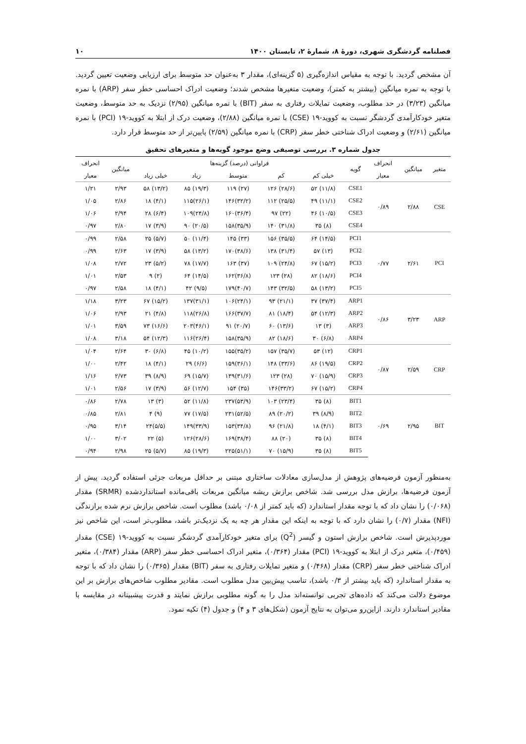فصلنامه گردشگری شهری، دورهٔ ۸، شمارهٔ ۲، تابستان ۱۴۰۰ ۱۰
آن مشخص گردید. با توجه به مقیاس اندازه‌گیری (۵ گزینه‌ای)، مقدار ۳ به‌عنوان حد متوسط برای ارزیابی وضعیت تعیین گردید. با توجه به نمره میانگین (بیشتر به کمتر)، وضعیت متغیرها مشخص شدند؛ وضعیت ادراک احساسی خطر سفر (ARP) با نمره میانگین (۳/۲۳) در حد مطلوب، وضعیت تمایلات رفتاری به سفر (BIT) با نمره میانگین (۲/۹۵) نزدیک به حد متوسط، وضعیت متغیر خودکارآمدی گردشگر نسبت به کووید-۱۹ (CSE) با نمره میانگین (۲/۸۸)، وضعیت درک از ابتلا به کووید-۱۹ (PCI) با نمره میانگین (۲/۶۱) و وضعیت ادراک شناختی خطر سفر (CRP) با نمره میانگین (۲/۵۹) پایین‌تر از حد متوسط قرار دارد.
جدول شماره ۳. بررسی توصیفی وضع موجود گویه‌ها و متغیرهای تحقیق
| متغیر | میانگین | انحراف | گویه | فراوانی (درصد) گزینه‌ها | | | | | میانگین | انحراف |
| --- | --- | --- | --- | --- | --- | --- | --- | --- | --- | --- |
| | | معیار | | خیلی کم | کم | متوسط | زیاد | خیلی زیاد | | معیار |
| CSE | ۲/۸۸ | ۰/۸۹ | CSE1 | (۱۱/۸) ۵۲ | (۲۸/۶) ۱۲۶ | (۲۷) ۱۱۹ | (۱۹/۳) ۸۵ | (۱۳/۲) ۵۸ | ۲/۹۳ | ۱/۲۱ |
| | | | CSE2 | (۱۱/۱) ۴۹ | (۲۵/۵) ۱۱۲ | (۳۲/۲)۱۴۶ | (۲۶/۱)۱۱۵ | (۴/۱) ۱۸ | ۲/۸۶ | ۱/۰۵ |
| | | | CSE3 | (۱۰/۵) ۴۶ | (۲۲) ۹۷ | (۳۶/۴)۱۶۰ | (۲۴/۸)۱۰۹ | (۶/۴) ۲۸ | ۲/۹۴ | ۱/۰۶ |
| | | | CSE4 | (۸) ۳۵ | (۳۱/۸) ۱۴۰ | (۳۵/۹)۱۵۸ | (۲۰/۵) ۹۰ | (۳/۹) ۱۷ | ۲/۸۰ | ۰/۹۷ |
| PCI | ۲/۶۱ | ۰/۷۷ | PCI1 | (۱۴/۵) ۶۴ | (۳۵/۵) ۱۵۶ | (۳۳) ۱۴۵ | (۱۱/۴) ۵۰ | (۵/۷) ۲۵ | ۲/۵۸ | ۰/۹۹ |
| | | | PCI2 | (۱۳) ۵۷ | (۳۱/۴) ۱۳۸ | (۳۸/۶)۱۷۰ | (۱۳/۲) ۵۸ | (۳/۹) ۱۷ | ۲/۶۳ | ۰/۹۹ |
| | | | PCI3 | (۱۵/۲) ۶۷ | (۲۴/۸) ۱۰۹ | (۳۷) ۱۶۳ | (۱۷/۷) ۷۸ | (۵/۲) ۲۳ | ۲/۷۲ | ۱/۰۸ |
| | | | PCI4 | (۱۸/۶) ۸۲ | (۲۸) ۱۲۳ | (۳۶/۸)۱۶۲ | (۱۴/۵) ۶۴ | (۲) ۹ | ۲/۵۳ | ۱/۰۱ |
| | | | PCI5 | (۱۳/۲) ۵۸ | (۳۲/۵) ۱۴۳ | (۴۰/۷)۱۷۹ | (۹/۵) ۴۲ | (۴/۱) ۱۸ | ۲/۵۸ | ۰/۹۷ |
| ARP | ۳/۲۳ | ۰/۸۶ | ARP1 | (۳۷/۴) ۳۷ | (۲۱/۱) ۹۳ | (۲۴/۱)۱۰۶ | (۳۱/۱)۱۳۷ | (۱۵/۲) ۶۷ | ۳/۲۳ | ۱/۱۸ |
| | | | ARP2 | (۱۲/۳) ۵۴ | (۱۸/۴) ۸۱ | (۳۷/۷)۱۶۶ | (۲۶/۸)۱۱۸ | (۴/۸) ۲۱ | ۲/۹۳ | ۱/۰۶ |
| | | | ARP3 | (۳) ۱۳ | (۱۳/۶) ۶۰ | (۲۰/۷) ۹۱ | (۴۶/۱)۲۰۳ | (۱۶/۶) ۷۳ | ۳/۵۹ | ۱/۰۱ |
| | | | ARP4 | (۶/۸) ۳۰ | (۱۸/۶) ۸۲ | (۳۵/۹)۱۵۸ | (۲۶/۴)۱۱۶ | (۱۲/۳) ۵۴ | ۳/۱۸ | ۱/۰۸ |
| CRP | ۲/۵۹ | ۰/۸۷ | CRP1 | (۱۲) ۵۳ | (۳۵/۷) ۱۵۷ | (۳۵/۲)۱۵۵ | (۱۰/۲) ۴۵ | (۶/۸) ۳۰ | ۲/۶۴ | ۱/۰۴ |
| | | | CRP2 | (۱۹/۵) ۸۶ | (۳۳/۶) ۱۴۸ | (۳۶/۱)۱۵۹ | (۶/۶) ۲۹ | (۴/۱) ۱۸ | ۲/۴۲ | ۱/۰۰ |
| | | | CRP3 | (۱۵/۹) ۷۰ | (۲۸) ۱۲۳ | (۳۱/۶)۱۳۹ | (۱۵/۷) ۶۹ | (۸/۹) ۳۹ | ۲/۷۳ | ۱/۱۶ |
| | | | CRP4 | (۱۵/۲) ۶۷ | (۳۳/۲)۱۴۶ | (۳۵) ۱۵۴ | (۱۲/۷) ۵۶ | (۳/۹) ۱۷ | ۲/۵۶ | ۱/۰۱ |
| BIT | ۲/۹۵ | ۰/۶۹ | BIT1 | (۸) ۳۵ | (۲۳/۴) ۱۰۳ | (۵۳/۹)۲۳۷ | (۱۱/۸) ۵۲ | (۳) ۱۳ | ۲/۷۸ | ۰/۸۶ |
| | | | BIT2 | (۸/۹) ۳۹ | (۲۰/۲) ۸۹ | (۵۲/۵)۲۳۱ | (۱۷/۵) ۷۷ | (۹) ۴ | ۲/۸۱ | ۰/۸۵ |
| | | | BIT3 | (۴/۱) ۱۸ | (۲۱/۸) ۹۶ | (۳۴/۸)۱۵۳ | (۳۳/۹)۱۴۹ | (۵/۵)۲۴ | ۳/۱۴ | ۰/۹۵ |
| | | | BIT4 | (۸) ۳۵ | (۲۰) ۸۸ | (۳۸/۴)۱۶۹ | (۲۸/۶)۱۲۶ | (۵) ۲۲ | ۳/۰۲ | ۱/۰۰ |
| | | | BIT5 | (۸) ۳۵ | (۱۵/۹) ۷۰ | (۵۱/۱)۲۲۵ | (۱۹/۳) ۸۵ | (۵/۷) ۲۵ | ۲/۹۸ | ۰/۹۴ |
به‌منظور آزمون فرضیه‌های پژوهش از مدل‌سازی معادلات ساختاری مبتنی بر حداقل مربعات جزئی استفاده گردید. پیش از آزمون فرضیه‌ها، برازش مدل بررسی شد. شاخص برازش ریشه میانگین مربعات باقی‌مانده استانداردشده (SRMR) مقدار (۰/۰۶۸) را نشان داد که با توجه مقدار استاندارد (که باید کمتر از ۰/۰۸ باشد) مطلوب است. شاخص برازش نرم شده برازندگی (NFI) مقدار (۰/۷) را نشان دارد که با توجه به اینکه این مقدار هر چه به یک نزدیک‌تر باشد، مطلوب‌تر است، این شاخص نیز موردپذیرش است. شاخص برازش استون و گیسر (Q<sup>2</sup>) برای متغیر خودکارآمدی گردشگر نسبت به کووید-۱۹ (CSE) مقدار (۰/۴۵۹)، متغیر درک از ابتلا به کووید-۱۹ (PCI) مقدار (۰/۳۶۴)، متغیر ادراک احساسی خطر سفر (ARP) مقدار (۰/۳۸۴)، متغیر ادراک شناختی خطر سفر (CRP) مقدار (۰/۴۶۸) و متغیر تمایلات رفتاری به سفر (BIT) مقدار (۰/۳۶۵) را نشان داد که با توجه به مقدار استاندارد (که باید بیشتر از ۰/۳ باشد)، تناسب پیش‌بین مدل مطلوب است. مقادیر مطلوب شاخص‌های برازش بر این موضوع دلالت می‌کند که داده‌های تجربی توانسته‌اند مدل را به گونه مطلوبی برازش نمایند و قدرت پیشبینانه در مقایسه با مقادیر استاندارد دارند. ازاین‌رو می‌توان به نتایج آزمون (شکل‌های ۳ و ۴) و جدول (۴) تکیه نمود.